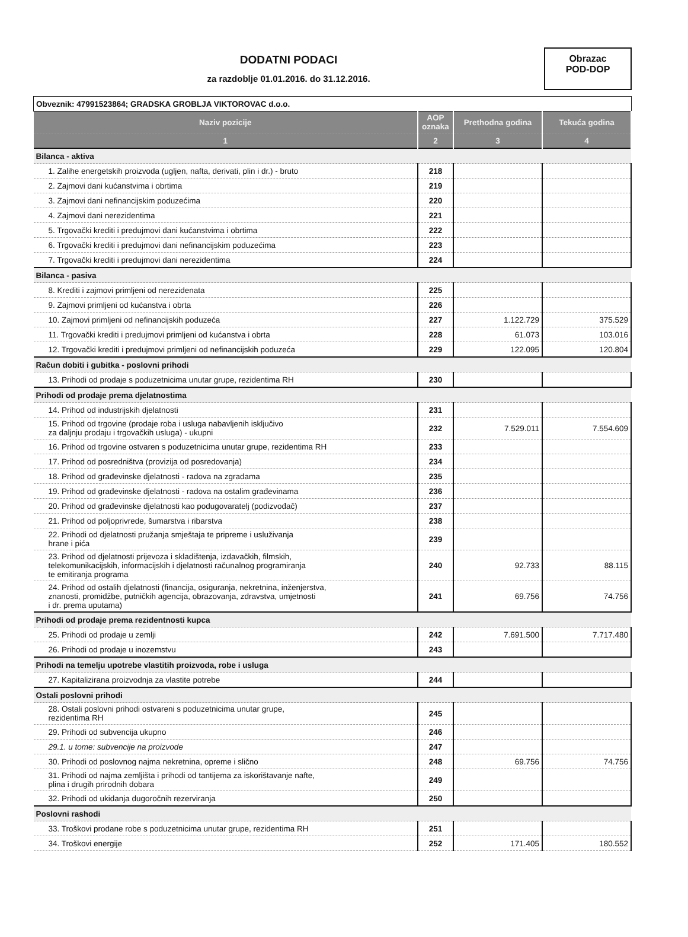DODATNI PODACI
za razdoblje 01.01.2016. do 31.12.2016.
Obrazac
POD-DOP
| Obveznik: 47991523864; GRADSKA GROBLJA VIKTOROVAC d.o.o. | | | |
| Naziv pozicije | AOP oznaka | Prethodna godina | Tekuća godina |
| 1 | 2 | 3 | 4 |
| Bilanca - aktiva | | | |
| 1. Zalihe energetskih proizvoda (ugljen, nafta, derivati, plin i dr.) - bruto | 218 | | |
| 2. Zajmovi dani kućanstvima i obrtima | 219 | | |
| 3. Zajmovi dani nefinancijskim poduzećima | 220 | | |
| 4. Zajmovi dani nerezidentima | 221 | | |
| 5. Trgovački krediti i predujmovi dani kućanstvima i obrtima | 222 | | |
| 6. Trgovački krediti i predujmovi dani nefinancijskim poduzećima | 223 | | |
| 7. Trgovački krediti i predujmovi dani nerezidentima | 224 | | |
| Bilanca - pasiva | | | |
| 8. Krediti i zajmovi primljeni od nerezidenata | 225 | | |
| 9. Zajmovi primljeni od kućanstva i obrta | 226 | | |
| 10. Zajmovi primljeni od nefinancijskih poduzeća | 227 | 1.122.729 | 375.529 |
| 11. Trgovački krediti i predujmovi primljeni od kućanstva i obrta | 228 | 61.073 | 103.016 |
| 12. Trgovački krediti i predujmovi primljeni od nefinancijskih poduzeća | 229 | 122.095 | 120.804 |
| Račun dobiti i gubitka - poslovni prihodi | | | |
| 13. Prihodi od prodaje s poduzetnicima unutar grupe, rezidentima RH | 230 | | |
| Prihodi od prodaje prema djelatnostima | | | |
| 14. Prihod od industrijskih djelatnosti | 231 | | |
| 15. Prihod od trgovine (prodaje roba i usluga nabavljenih isključivo za daljnju prodaju i trgovačkih usluga) - ukupni | 232 | 7.529.011 | 7.554.609 |
| 16. Prihod od trgovine ostvaren s poduzetnicima unutar grupe, rezidentima RH | 233 | | |
| 17. Prihod od posredništva (provizija od posredovanja) | 234 | | |
| 18. Prihod od građevinske djelatnosti - radova na zgradama | 235 | | |
| 19. Prihod od građevinske djelatnosti - radova na ostalim građevinama | 236 | | |
| 20. Prihod od građevinske djelatnosti kao podugovaratelj (podizvođač) | 237 | | |
| 21. Prihod od poljoprivrede, šumarstva i ribarstva | 238 | | |
| 22. Prihodi od djelatnosti pružanja smještaja te pripreme i usluživanja hrane i pića | 239 | | |
| 23. Prihod od djelatnosti prijevoza i skladištenja, izdavačkih, filmskih, telekomunikacijskih, informacijskih i djelatnosti računalnog programiranja te emitiranja programa | 240 | 92.733 | 88.115 |
| 24. Prihod od ostalih djelatnosti (financija, osiguranja, nekretnina, inženjerstva, znanosti, promidžbe, putničkih agencija, obrazovanja, zdravstva, umjetnosti i dr. prema uputama) | 241 | 69.756 | 74.756 |
| Prihodi od prodaje prema rezidentnosti kupca | | | |
| 25. Prihodi od prodaje u zemlji | 242 | 7.691.500 | 7.717.480 |
| 26. Prihodi od prodaje u inozemstvu | 243 | | |
| Prihodi na temelju upotrebe vlastitih proizvoda, robe i usluga | | | |
| 27. Kapitalizirana proizvodnja za vlastite potrebe | 244 | | |
| Ostali poslovni prihodi | | | |
| 28. Ostali poslovni prihodi ostvareni s poduzetnicima unutar grupe, rezidentima RH | 245 | | |
| 29. Prihodi od subvencija ukupno | 246 | | |
| 29.1. u tome: subvencije na proizvode | 247 | | |
| 30. Prihodi od poslovnog najma nekretnina, opreme i slično | 248 | 69.756 | 74.756 |
| 31. Prihodi od najma zemljišta i prihodi od tantijema za iskorištavanje nafte, plina i drugih prirodnih dobara | 249 | | |
| 32. Prihodi od ukidanja dugoročnih rezerviranja | 250 | | |
| Poslovni rashodi | | | |
| 33. Troškovi prodane robe s poduzetnicima unutar grupe, rezidentima RH | 251 | | |
| 34. Troškovi energije | 252 | 171.405 | 180.552 |